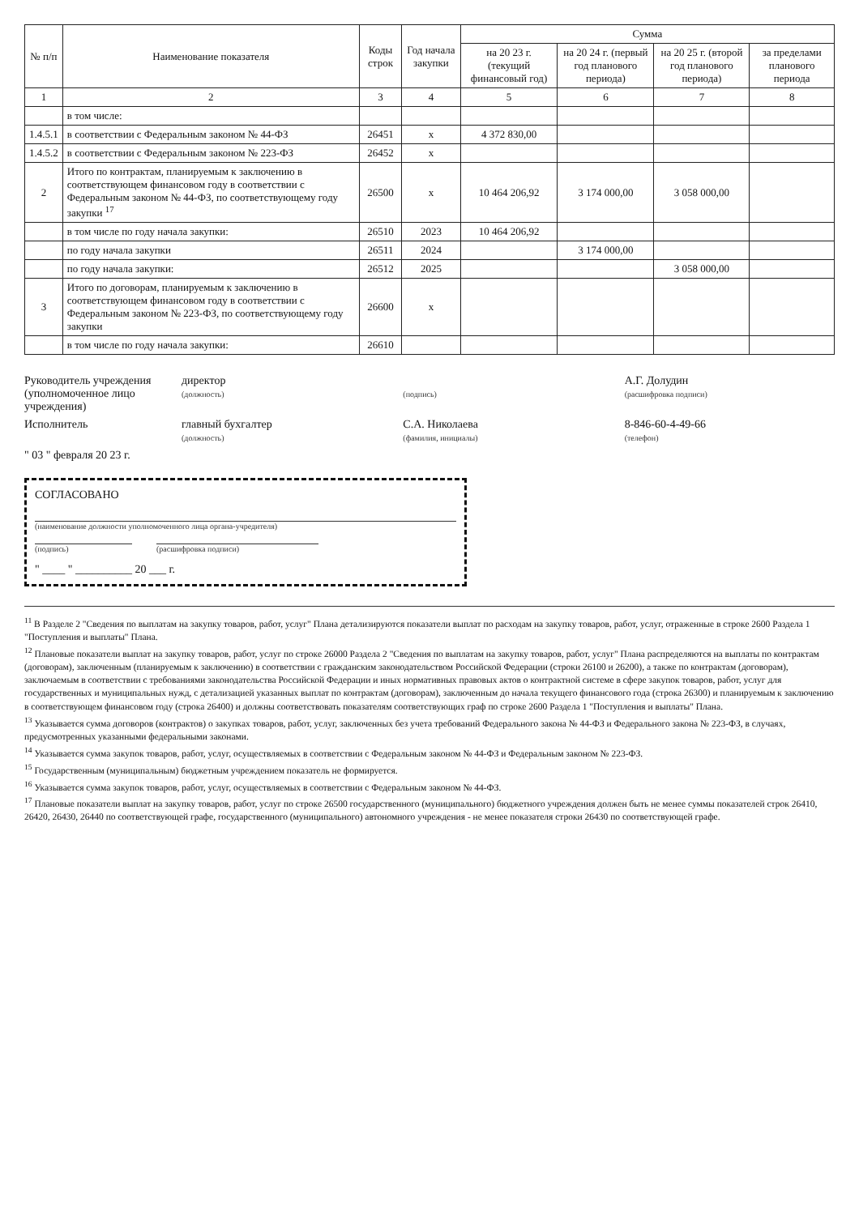| № п/п | Наименование показателя | Коды строк | Год начала закупки | Сумма | | | |
| --- | --- | --- | --- | --- | --- | --- | --- |
| | | | | на 20 23 г. (текущий финансовый год) | на 20 24 г. (первый год планового периода) | на 20 25 г. (второй год планового периода) | за пределами планового периода |
| 1 | 2 | 3 | 4 | 5 | 6 | 7 | 8 |
| | в том числе: | | | | | | |
| 1.4.5.1 | в соответствии с Федеральным законом № 44-ФЗ | 26451 | x | 4 372 830,00 | | | |
| 1.4.5.2 | в соответствии с Федеральным законом № 223-ФЗ | 26452 | x | | | | |
| 2 | Итого по контрактам, планируемым к заключению в соответствующем финансовом году в соответствии с Федеральным законом № 44-ФЗ, по соответствующему году закупки <sup>17</sup> | 26500 | x | 10 464 206,92 | 3 174 000,00 | 3 058 000,00 | |
| | в том числе по году начала закупки: | 26510 | 2023 | 10 464 206,92 | | | |
| | по году начала закупки | 26511 | 2024 | | 3 174 000,00 | | |
| | по году начала закупки: | 26512 | 2025 | | | 3 058 000,00 | |
| 3 | Итого по договорам, планируемым к заключению в соответствующем финансовом году в соответствии с Федеральным законом № 223-ФЗ, по соответствующему году закупки | 26600 | x | | | | |
| | в том числе по году начала закупки: | 26610 | | | | | |
Руководитель учреждения (уполномоченное лицо учреждения)
директор
(должность)
(подпись)
А.Г. Долудин
(расшифровка подписи)
Исполнитель
главный бухгалтер
(должность)
С.А. Николаева
(фамилия, инициалы)
8-846-60-4-49-66
(телефон)
" 03 " февраля 20 23 г.
СОГЛАСОВАНО
(наименование должности уполномоченного лица органа-учредителя)
(подпись) (расшифровка подписи)
" ____ " __________ 20 ___ г.
<sup>11</sup> В Разделе 2 "Сведения по выплатам на закупку товаров, работ, услуг" Плана детализируются показатели выплат по расходам на закупку товаров, работ, услуг, отраженные в строке 2600 Раздела 1 "Поступления и выплаты" Плана.
<sup>12</sup> Плановые показатели выплат на закупку товаров, работ, услуг по строке 26000 Раздела 2 "Сведения по выплатам на закупку товаров, работ, услуг" Плана распределяются на выплаты по контрактам (договорам), заключенным (планируемым к заключению) в соответствии с гражданским законодательством Российской Федерации (строки 26100 и 26200), а также по контрактам (договорам), заключаемым в соответствии с требованиями законодательства Российской Федерации и иных нормативных правовых актов о контрактной системе в сфере закупок товаров, работ, услуг для государственных и муниципальных нужд, с детализацией указанных выплат по контрактам (договорам), заключенным до начала текущего финансового года (строка 26300) и планируемым к заключению в соответствующем финансовом году (строка 26400) и должны соответствовать показателям соответствующих граф по строке 2600 Раздела 1 "Поступления и выплаты" Плана.
<sup>13</sup> Указывается сумма договоров (контрактов) о закупках товаров, работ, услуг, заключенных без учета требований Федерального закона № 44-ФЗ и Федерального закона № 223-ФЗ, в случаях, предусмотренных указанными федеральными законами.
<sup>14</sup> Указывается сумма закупок товаров, работ, услуг, осуществляемых в соответствии с Федеральным законом № 44-ФЗ и Федеральным законом № 223-ФЗ.
<sup>15</sup> Государственным (муниципальным) бюджетным учреждением показатель не формируется.
<sup>16</sup> Указывается сумма закупок товаров, работ, услуг, осуществляемых в соответствии с Федеральным законом № 44-ФЗ.
<sup>17</sup> Плановые показатели выплат на закупку товаров, работ, услуг по строке 26500 государственного (муниципального) бюджетного учреждения должен быть не менее суммы показателей строк 26410, 26420, 26430, 26440 по соответствующей графе, государственного (муниципального) автономного учреждения - не менее показателя строки 26430 по соответствующей графе.